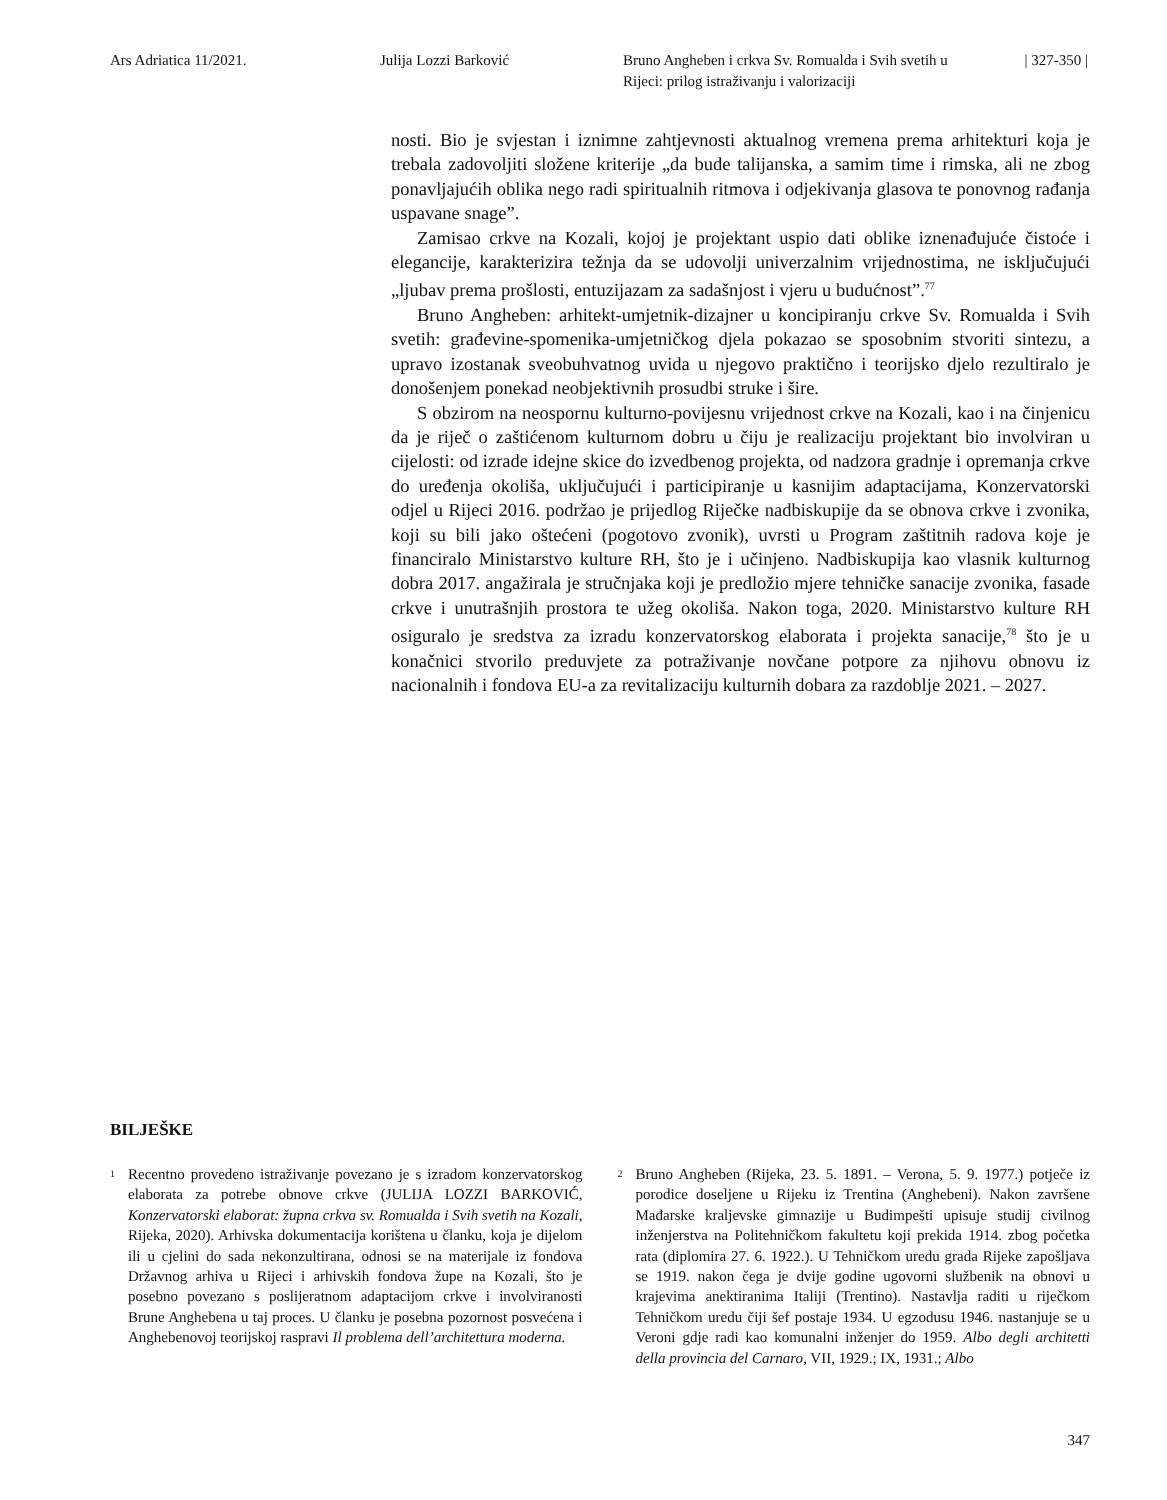Ars Adriatica 11/2021. Julija Lozzi Barković Bruno Angheben i crkva Sv. Romualda i Svih svetih u Rijeci: prilog istraživanju i valorizaciji
| 327-350 |
nosti. Bio je svjestan i iznimne zahtjevnosti aktualnog vremena prema arhitekturi koja je trebala zadovoljiti složene kriterije „da bude talijanska, a samim time i rimska, ali ne zbog ponavljajućih oblika nego radi spiritualnih ritmova i odjekivanja glasova te ponovnog rađanja uspavane snage”.
Zamisao crkve na Kozali, kojoj je projektant uspio dati oblike iznenađujuće čistoće i elegancije, karakterizira težnja da se udovolji univerzalnim vrijednostima, ne isključujući „ljubav prema prošlosti, entuzijazam za sadašnjost i vjeru u budućnost”.<sup>77</sup>
Bruno Angheben: arhitekt-umjetnik-dizajner u koncipiranju crkve Sv. Romualda i Svih svetih: građevine-spomenika-umjetničkog djela pokazao se sposobnim stvoriti sintezu, a upravo izostanak sveobuhvatnog uvida u njegovo praktično i teorijsko djelo rezultiralo je donošenjem ponekad neobjektivnih prosudbi struke i šire.
S obzirom na neospornu kulturno-povijesnu vrijednost crkve na Kozali, kao i na činjenicu da je riječ o zaštićenom kulturnom dobru u čiju je realizaciju projektant bio involviran u cijelosti: od izrade idejne skice do izvedbenog projekta, od nadzora gradnje i opremanja crkve do uređenja okoliša, uključujući i participiranje u kasnijim adaptacijama, Konzervatorski odjel u Rijeci 2016. podržao je prijedlog Riječke nadbiskupije da se obnova crkve i zvonika, koji su bili jako oštećeni (pogotovo zvonik), uvrsti u Program zaštitnih radova koje je financiralo Ministarstvo kulture RH, što je i učinjeno. Nadbiskupija kao vlasnik kulturnog dobra 2017. angažirala je stručnjaka koji je predložio mjere tehničke sanacije zvonika, fasade crkve i unutrašnjih prostora te užeg okoliša. Nakon toga, 2020. Ministarstvo kulture RH osiguralo je sredstva za izradu konzervatorskog elaborata i projekta sanacije,<sup>78</sup> što je u konačnici stvorilo preduvjete za potraživanje novčane potpore za njihovu obnovu iz nacionalnih i fondova EU-a za revitalizaciju kulturnih dobara za razdoblje 2021. – 2027.
BILJEŠKE
<sup>1</sup>
Recentno provedeno istraživanje povezano je s izradom konzervatorskog elaborata za potrebe obnove crkve (JULIJA LOZZI BARKOVIĆ, Konzervatorski elaborat: župna crkva sv. Romualda i Svih svetih na Kozali, Rijeka, 2020). Arhivska dokumentacija korištena u članku, koja je dijelom ili u cjelini do sada nekonzultirana, odnosi se na materijale iz fondova Državnog arhiva u Rijeci i arhivskih fondova župe na Kozali, što je posebno povezano s poslijeratnom adaptacijom crkve i involviranosti Brune Anghebena u taj proces. U članku je posebna pozornost posvećena i Anghebenovoj teorijskoj raspravi Il problema dell’architettura moderna.
<sup>2</sup>
Bruno Angheben (Rijeka, 23. 5. 1891. – Verona, 5. 9. 1977.) potječe iz porodice doseljene u Rijeku iz Trentina (Anghebeni). Nakon završene Mađarske kraljevske gimnazije u Budimpešti upisuje studij civilnog inženjerstva na Politehničkom fakultetu koji prekida 1914. zbog početka rata (diplomira 27. 6. 1922.). U Tehničkom uredu grada Rijeke zapošljava se 1919. nakon čega je dvije godine ugovorni službenik na obnovi u krajevima anektiranima Italiji (Trentino). Nastavlja raditi u riječkom Tehničkom uredu čiji šef postaje 1934. U egzodusu 1946. nastanjuje se u Veroni gdje radi kao komunalni inženjer do 1959. Albo degli architetti della provincia del Carnaro, VII, 1929.; IX, 1931.; Albo
347